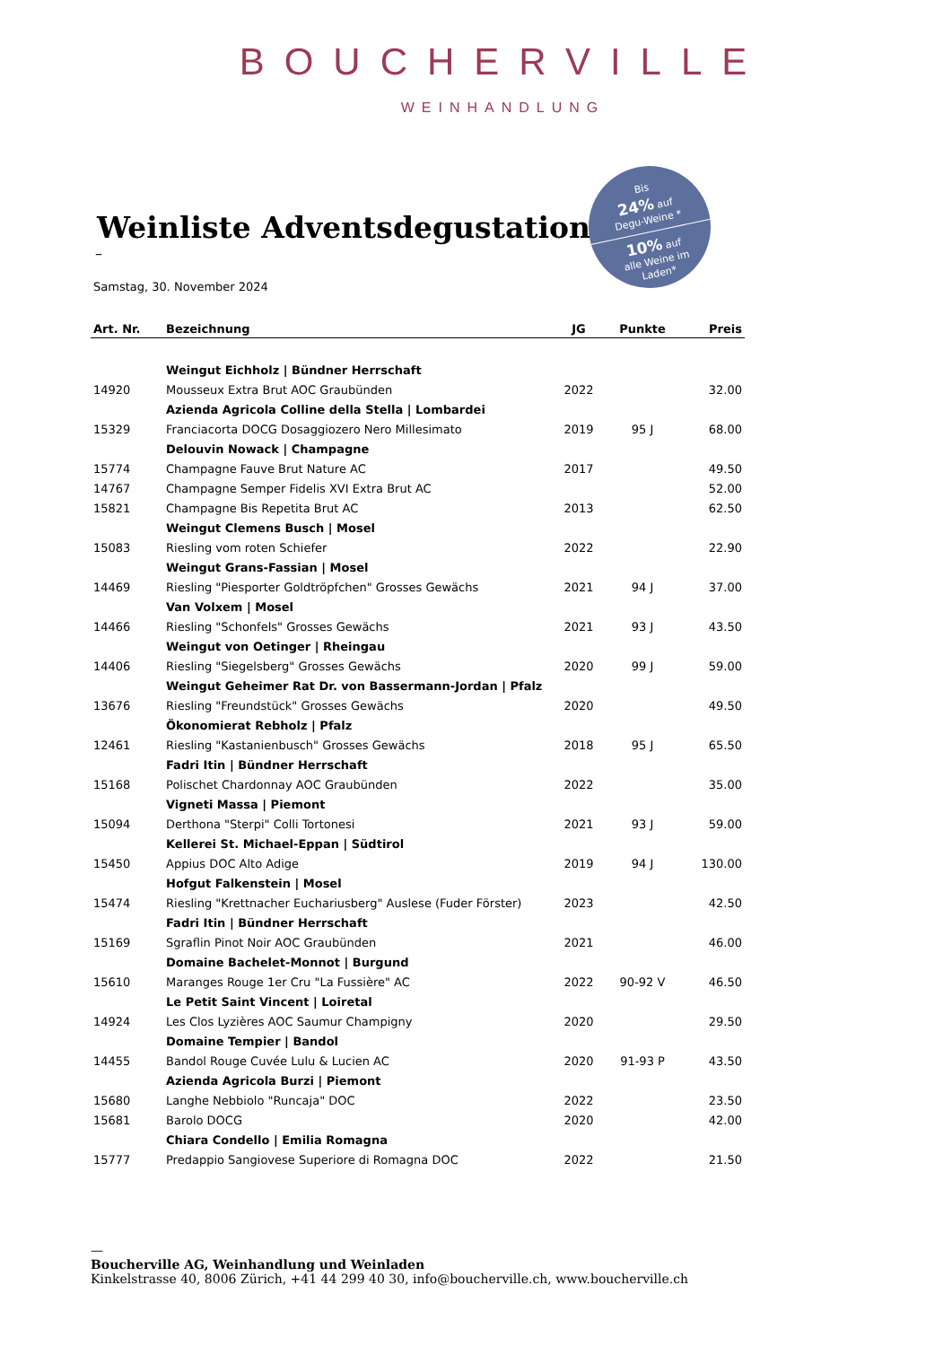BOUCHERVILLE
WEINHANDLUNG
Bis
24% auf
Degu-Weine *
10% auf
alle Weine im
Laden*
Weinliste Adventsdegustation
–
Samstag, 30. November 2024
| Art. Nr. | Bezeichnung | JG | Punkte | Preis |
| --- | --- | --- | --- | --- |
| | Weingut Eichholz / Bündner Herrschaft | | | |
| 14920 | Mousseux Extra Brut AOC Graubünden | 2022 | | 32.00 |
| | Azienda Agricola Colline della Stella / Lombardei | | | |
| 15329 | Franciacorta DOCG Dosaggiozero Nero Millesimato | 2019 | 95 J | 68.00 |
| | Delouvin Nowack / Champagne | | | |
| 15774 | Champagne Fauve Brut Nature AC | 2017 | | 49.50 |
| 14767 | Champagne Semper Fidelis XVI Extra Brut AC | | | 52.00 |
| 15821 | Champagne Bis Repetita Brut AC | 2013 | | 62.50 |
| | Weingut Clemens Busch / Mosel | | | |
| 15083 | Riesling vom roten Schiefer | 2022 | | 22.90 |
| | Weingut Grans-Fassian / Mosel | | | |
| 14469 | Riesling "Piesporter Goldtröpfchen" Grosses Gewächs | 2021 | 94 J | 37.00 |
| | Van Volxem / Mosel | | | |
| 14466 | Riesling "Schonfels" Grosses Gewächs | 2021 | 93 J | 43.50 |
| | Weingut von Oetinger / Rheingau | | | |
| 14406 | Riesling "Siegelsberg" Grosses Gewächs | 2020 | 99 J | 59.00 |
| | Weingut Geheimer Rat Dr. von Bassermann-Jordan / Pfalz | | | |
| 13676 | Riesling "Freundstück" Grosses Gewächs | 2020 | | 49.50 |
| | Ökonomierat Rebholz / Pfalz | | | |
| 12461 | Riesling "Kastanienbusch" Grosses Gewächs | 2018 | 95 J | 65.50 |
| | Fadri Itin / Bündner Herrschaft | | | |
| 15168 | Polischet Chardonnay AOC Graubünden | 2022 | | 35.00 |
| | Vigneti Massa / Piemont | | | |
| 15094 | Derthona "Sterpi" Colli Tortonesi | 2021 | 93 J | 59.00 |
| | Kellerei St. Michael-Eppan / Südtirol | | | |
| 15450 | Appius DOC Alto Adige | 2019 | 94 J | 130.00 |
| | Hofgut Falkenstein / Mosel | | | |
| 15474 | Riesling "Krettnacher Euchariusberg" Auslese (Fuder Förster) | 2023 | | 42.50 |
| | Fadri Itin / Bündner Herrschaft | | | |
| 15169 | Sgraflin Pinot Noir AOC Graubünden | 2021 | | 46.00 |
| | Domaine Bachelet-Monnot / Burgund | | | |
| 15610 | Maranges Rouge 1er Cru "La Fussière" AC | 2022 | 90-92 V | 46.50 |
| | Le Petit Saint Vincent / Loiretal | | | |
| 14924 | Les Clos Lyzières AOC Saumur Champigny | 2020 | | 29.50 |
| | Domaine Tempier / Bandol | | | |
| 14455 | Bandol Rouge Cuvée Lulu & Lucien AC | 2020 | 91-93 P | 43.50 |
| | Azienda Agricola Burzi / Piemont | | | |
| 15680 | Langhe Nebbiolo "Runcaja" DOC | 2022 | | 23.50 |
| 15681 | Barolo DOCG | 2020 | | 42.00 |
| | Chiara Condello / Emilia Romagna | | | |
| 15777 | Predappio Sangiovese Superiore di Romagna DOC | 2022 | | 21.50 |
—
Boucherville AG, Weinhandlung und Weinladen
Kinkelstrasse 40, 8006 Zürich, +41 44 299 40 30, info@boucherville.ch, www.boucherville.ch